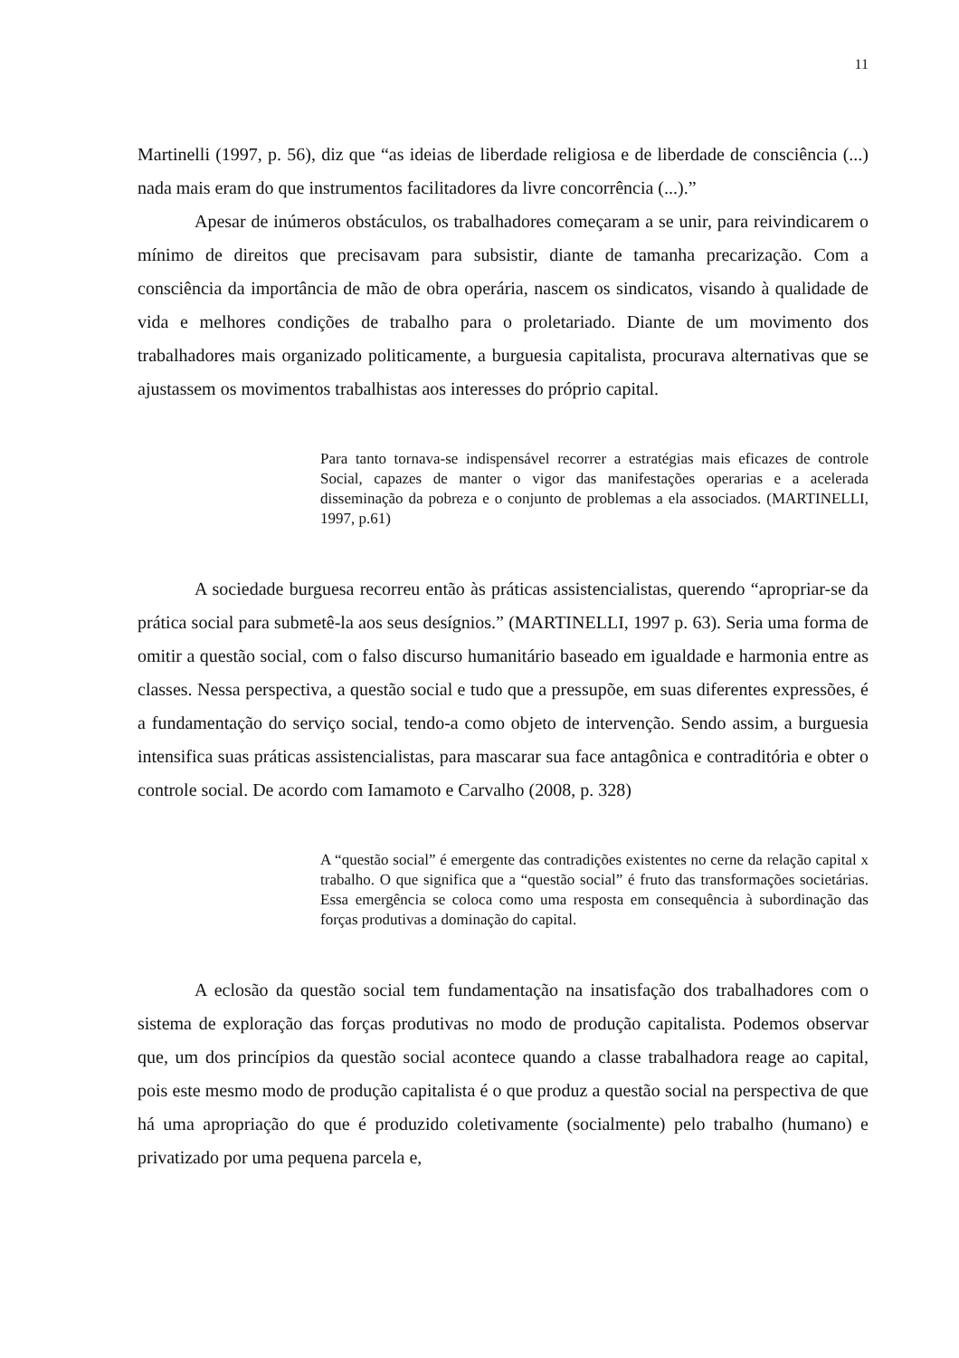11
Martinelli (1997, p. 56), diz que “as ideias de liberdade religiosa e de liberdade de consciência (...) nada mais eram do que instrumentos facilitadores da livre concorrência (...).”
Apesar de inúmeros obstáculos, os trabalhadores começaram a se unir, para reivindicarem o mínimo de direitos que precisavam para subsistir, diante de tamanha precarização. Com a consciência da importância de mão de obra operária, nascem os sindicatos, visando à qualidade de vida e melhores condições de trabalho para o proletariado. Diante de um movimento dos trabalhadores mais organizado politicamente, a burguesia capitalista, procurava alternativas que se ajustassem os movimentos trabalhistas aos interesses do próprio capital.
Para tanto tornava-se indispensável recorrer a estratégias mais eficazes de controle Social, capazes de manter o vigor das manifestações operarias e a acelerada disseminação da pobreza e o conjunto de problemas a ela associados. (MARTINELLI, 1997, p.61)
A sociedade burguesa recorreu então às práticas assistencialistas, querendo “apropriar-se da prática social para submetê-la aos seus desígnios.” (MARTINELLI, 1997 p. 63). Seria uma forma de omitir a questão social, com o falso discurso humanitário baseado em igualdade e harmonia entre as classes. Nessa perspectiva, a questão social e tudo que a pressupõe, em suas diferentes expressões, é a fundamentação do serviço social, tendo-a como objeto de intervenção. Sendo assim, a burguesia intensifica suas práticas assistencialistas, para mascarar sua face antagônica e contraditória e obter o controle social. De acordo com Iamamoto e Carvalho (2008, p. 328)
A “questão social” é emergente das contradições existentes no cerne da relação capital x trabalho. O que significa que a “questão social” é fruto das transformações societárias. Essa emergência se coloca como uma resposta em consequência à subordinação das forças produtivas a dominação do capital.
A eclosão da questão social tem fundamentação na insatisfação dos trabalhadores com o sistema de exploração das forças produtivas no modo de produção capitalista. Podemos observar que, um dos princípios da questão social acontece quando a classe trabalhadora reage ao capital, pois este mesmo modo de produção capitalista é o que produz a questão social na perspectiva de que há uma apropriação do que é produzido coletivamente (socialmente) pelo trabalho (humano) e privatizado por uma pequena parcela e,